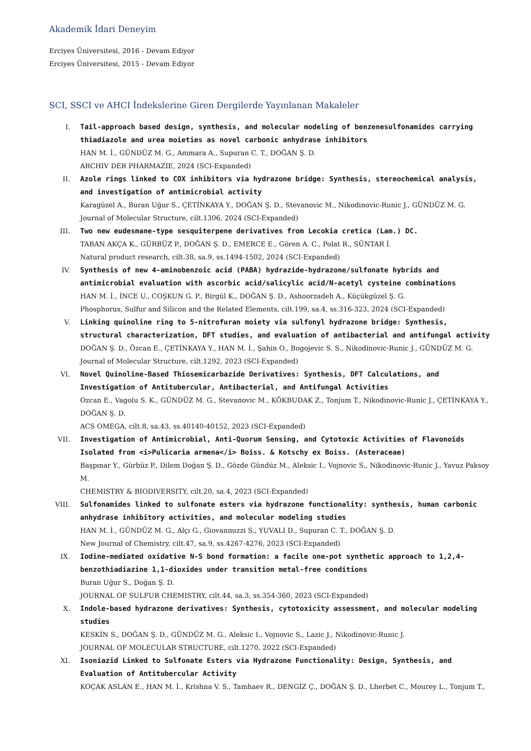Akademik İdari Deneyim
Erciyes Üniversitesi, 2016 - Devam Ediyor
Erciyes Üniversitesi, 2015 - Devam Ediyor
SCI, SSCI ve AHCI İndekslerine Giren Dergilerde Yayınlanan Makaleler
I. Tail-approach based design, synthesis, and molecular modeling of benzenesulfonamides carrying thiadiazole and urea moieties as novel carbonic anhydrase inhibitors
HAN M. İ., GÜNDÜZ M. G., Ammara A., Supuran C. T., DOĞAN Ş. D.
ARCHIV DER PHARMAZIE, 2024 (SCI-Expanded)
II. Azole rings linked to COX inhibitors via hydrazone bridge: Synthesis, stereochemical analysis, and investigation of antimicrobial activity
Karagüzel A., Buran Uğur S., ÇETİNKAYA Y., DOĞAN Ş. D., Stevanovic M., Nikodinovic-Runic J., GÜNDÜZ M. G.
Journal of Molecular Structure, cilt.1306, 2024 (SCI-Expanded)
III. Two new eudesmane-type sesquiterpene derivatives from Lecokia cretica (Lam.) DC.
TABAN AKÇA K., GÜRBÜZ P., DOĞAN Ş. D., EMERCE E., Gören A. C., Polat R., SÜNTAR İ.
Natural product research, cilt.38, sa.9, ss.1494-1502, 2024 (SCI-Expanded)
IV. Synthesis of new 4-aminobenzoic acid (PABA) hydrazide-hydrazone/sulfonate hybrids and antimicrobial evaluation with ascorbic acid/salicylic acid/N-acetyl cysteine combinations
HAN M. İ., İNCE U., COŞKUN G. P., Birgül K., DOĞAN Ş. D., Ashoorzadeh A., Küçükgüzel Ş. G.
Phosphorus, Sulfur and Silicon and the Related Elements, cilt.199, sa.4, ss.316-323, 2024 (SCI-Expanded)
V. Linking quinoline ring to 5-nitrofuran moiety via sulfonyl hydrazone bridge: Synthesis, structural characterization, DFT studies, and evaluation of antibacterial and antifungal activity
DOĞAN Ş. D., Özcan E., ÇETİNKAYA Y., HAN M. İ., Şahin O., Bogojevic S. S., Nikodinovic-Runic J., GÜNDÜZ M. G.
Journal of Molecular Structure, cilt.1292, 2023 (SCI-Expanded)
VI. Novel Quinoline-Based Thiosemicarbazide Derivatives: Synthesis, DFT Calculations, and Investigation of Antitubercular, Antibacterial, and Antifungal Activities
Ozcan E., Vagolu S. K., GÜNDÜZ M. G., Stevanovic M., KÖKBUDAK Z., Tonjum T., Nikodinovic-Runic J., ÇETİNKAYA Y., DOĞAN Ş. D.
ACS OMEGA, cilt.8, sa.43, ss.40140-40152, 2023 (SCI-Expanded)
VII. Investigation of Antimicrobial, Anti-Quorum Sensing, and Cytotoxic Activities of Flavonoids Isolated from <i>Pulicaria armena</i> Boiss. & Kotschy ex Boiss. (Asteraceae)
Başpınar Y., Gürbüz P., Dilem Doğan Ş. D., Gözde Gündüz M., Aleksic I., Vojnovic S., Nikodinovic-Runic J., Yavuz Paksoy M.
CHEMISTRY & BIODIVERSITY, cilt.20, sa.4, 2023 (SCI-Expanded)
VIII. Sulfonamides linked to sulfonate esters via hydrazone functionality: synthesis, human carbonic anhydrase inhibitory activities, and molecular modeling studies
HAN M. İ., GÜNDÜZ M. G., Alçı G., Giovannuzzi S., YUVALI D., Supuran C. T., DOĞAN Ş. D.
New Journal of Chemistry, cilt.47, sa.9, ss.4267-4276, 2023 (SCI-Expanded)
IX. Iodine-mediated oxidative N-S bond formation: a facile one-pot synthetic approach to 1,2,4-benzothiadiazine 1,1-dioxides under transition metal-free conditions
Buran Uğur S., Doğan Ş. D.
JOURNAL OF SULFUR CHEMISTRY, cilt.44, sa.3, ss.354-360, 2023 (SCI-Expanded)
X. Indole-based hydrazone derivatives: Synthesis, cytotoxicity assessment, and molecular modeling studies
KESKİN S., DOĞAN Ş. D., GÜNDÜZ M. G., Aleksic I., Vojnovic S., Lazic J., Nikodinovic-Runic J.
JOURNAL OF MOLECULAR STRUCTURE, cilt.1270, 2022 (SCI-Expanded)
XI. Isoniazid Linked to Sulfonate Esters via Hydrazone Functionality: Design, Synthesis, and Evaluation of Antitubercular Activity
KOÇAK ASLAN E., HAN M. İ., Krishna V. S., Tamhaev R., DENGİZ Ç., DOĞAN Ş. D., Lherbet C., Mourey L., Tonjum T.,